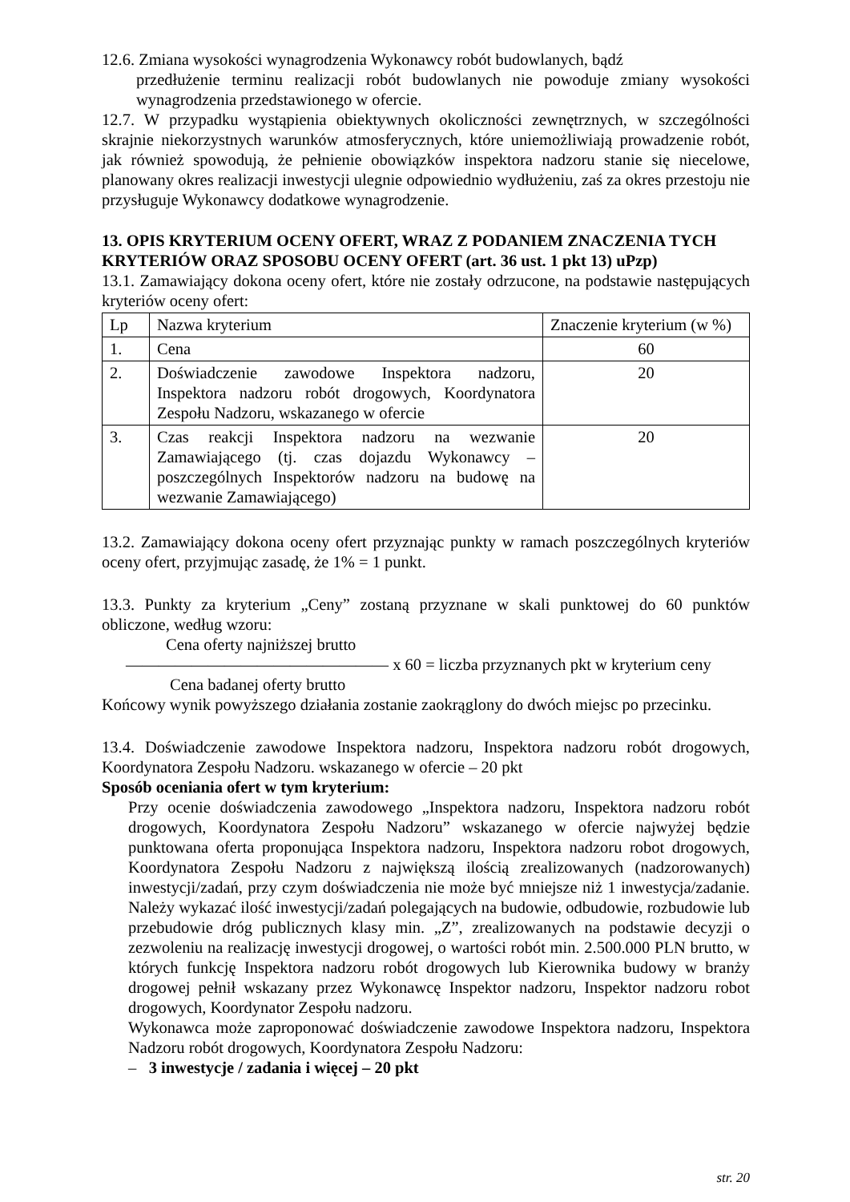12.6. Zmiana wysokości wynagrodzenia Wykonawcy robót budowlanych, bądź
przedłużenie terminu realizacji robót budowlanych nie powoduje zmiany wysokości wynagrodzenia przedstawionego w ofercie.
12.7. W przypadku wystąpienia obiektywnych okoliczności zewnętrznych, w szczególności skrajnie niekorzystnych warunków atmosferycznych, które uniemożliwiają prowadzenie robót, jak również spowodują, że pełnienie obowiązków inspektora nadzoru stanie się niecelowe, planowany okres realizacji inwestycji ulegnie odpowiednio wydłużeniu, zaś za okres przestoju nie przysługuje Wykonawcy dodatkowe wynagrodzenie.
13. OPIS KRYTERIUM OCENY OFERT, WRAZ Z PODANIEM ZNACZENIA TYCH KRYTERIÓW ORAZ SPOSOBU OCENY OFERT (art. 36 ust. 1 pkt 13) uPzp)
13.1. Zamawiający dokona oceny ofert, które nie zostały odrzucone, na podstawie następujących kryteriów oceny ofert:
| Lp | Nazwa kryterium | Znaczenie kryterium (w %) |
| 1. | Cena | 60 |
| 2. | Doświadczenie zawodowe Inspektora nadzoru, Inspektora nadzoru robót drogowych, Koordynatora Zespołu Nadzoru, wskazanego w ofercie | 20 |
| 3. | Czas reakcji Inspektora nadzoru na wezwanie Zamawiającego (tj. czas dojazdu Wykonawcy – poszczególnych Inspektorów nadzoru na budowę na wezwanie Zamawiającego) | 20 |
13.2. Zamawiający dokona oceny ofert przyznając punkty w ramach poszczególnych kryteriów oceny ofert, przyjmując zasadę, że 1% = 1 punkt.
13.3. Punkty za kryterium „Ceny” zostaną przyznane w skali punktowej do 60 punktów obliczone, według wzoru:
Cena oferty najniższej brutto
———————————————— x 60 = liczba przyznanych pkt w kryterium ceny
Cena badanej oferty brutto
Końcowy wynik powyższego działania zostanie zaokrąglony do dwóch miejsc po przecinku.
13.4. Doświadczenie zawodowe Inspektora nadzoru, Inspektora nadzoru robót drogowych, Koordynatora Zespołu Nadzoru. wskazanego w ofercie – 20 pkt
Sposób oceniania ofert w tym kryterium:
Przy ocenie doświadczenia zawodowego „Inspektora nadzoru, Inspektora nadzoru robót drogowych, Koordynatora Zespołu Nadzoru” wskazanego w ofercie najwyżej będzie punktowana oferta proponująca Inspektora nadzoru, Inspektora nadzoru robot drogowych, Koordynatora Zespołu Nadzoru z największą ilością zrealizowanych (nadzorowanych) inwestycji/zadań, przy czym doświadczenia nie może być mniejsze niż 1 inwestycja/zadanie. Należy wykazać ilość inwestycji/zadań polegających na budowie, odbudowie, rozbudowie lub przebudowie dróg publicznych klasy min. „Z”, zrealizowanych na podstawie decyzji o zezwoleniu na realizację inwestycji drogowej, o wartości robót min. 2.500.000 PLN brutto, w których funkcję Inspektora nadzoru robót drogowych lub Kierownika budowy w branży drogowej pełnił wskazany przez Wykonawcę Inspektor nadzoru, Inspektor nadzoru robot drogowych, Koordynator Zespołu nadzoru.
Wykonawca może zaproponować doświadczenie zawodowe Inspektora nadzoru, Inspektora Nadzoru robót drogowych, Koordynatora Zespołu Nadzoru:
– 3 inwestycje / zadania i więcej – 20 pkt
str. 20